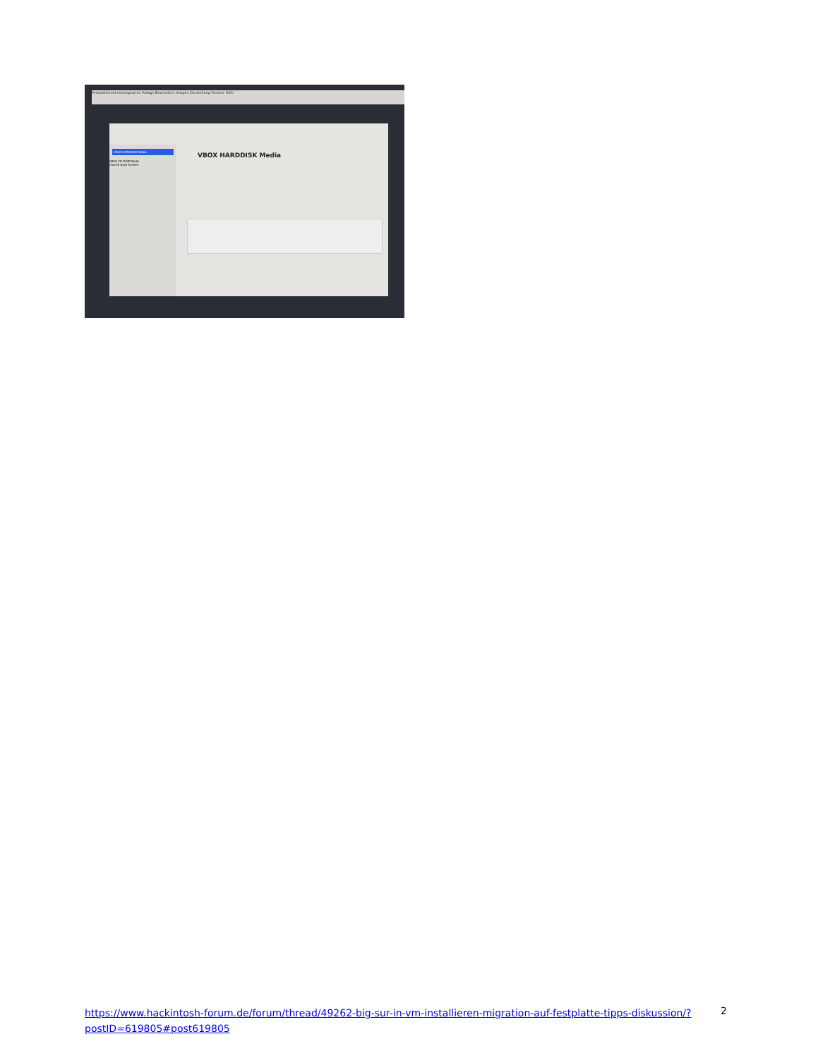Festplattendienstprogramm Ablage Bearbeiten Images Darstellung Fenster Hilfe
VBOX HARDDISK Media
VBOX CD-ROM Media
macOS Base System
VBOX HARDDISK Media
https://www.hackintosh-forum.de/forum/thread/49262-big-sur-in-vm-installieren-migration-auf-festplatte-tipps-diskussion/?postID=619805#post619805
2